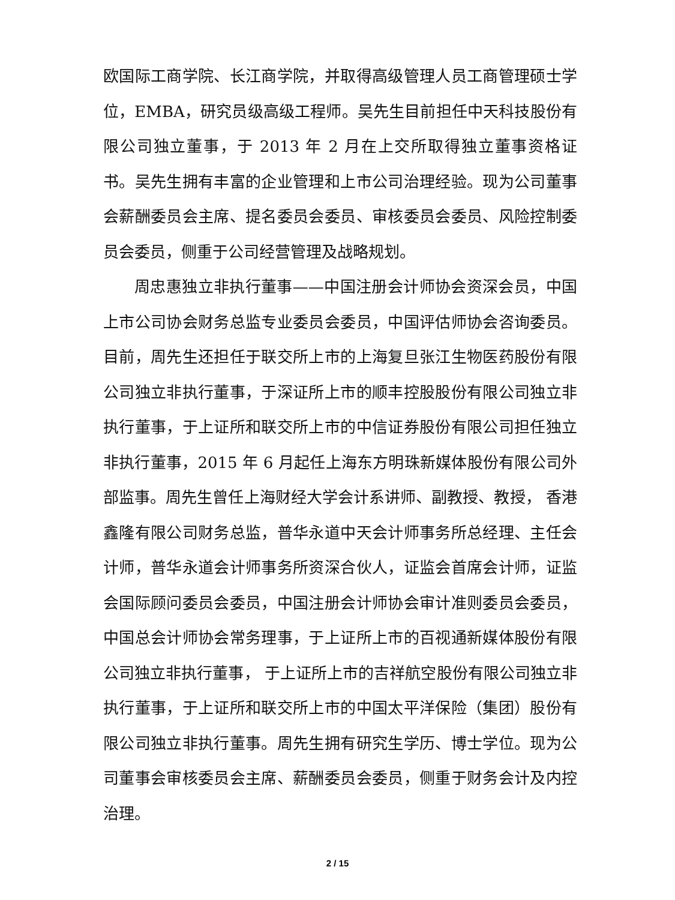欧国际工商学院、长江商学院，并取得高级管理人员工商管理硕士学位，EMBA，研究员级高级工程师。吴先生目前担任中天科技股份有限公司独立董事，于 2013 年 2 月在上交所取得独立董事资格证书。吴先生拥有丰富的企业管理和上市公司治理经验。现为公司董事会薪酬委员会主席、提名委员会委员、审核委员会委员、风险控制委员会委员，侧重于公司经营管理及战略规划。
周忠惠独立非执行董事——中国注册会计师协会资深会员，中国上市公司协会财务总监专业委员会委员，中国评估师协会咨询委员。目前，周先生还担任于联交所上市的上海复旦张江生物医药股份有限公司独立非执行董事，于深证所上市的顺丰控股股份有限公司独立非执行董事，于上证所和联交所上市的中信证券股份有限公司担任独立非执行董事，2015 年 6 月起任上海东方明珠新媒体股份有限公司外部监事。周先生曾任上海财经大学会计系讲师、副教授、教授， 香港鑫隆有限公司财务总监，普华永道中天会计师事务所总经理、主任会计师，普华永道会计师事务所资深合伙人，证监会首席会计师，证监会国际顾问委员会委员，中国注册会计师协会审计准则委员会委员，中国总会计师协会常务理事，于上证所上市的百视通新媒体股份有限公司独立非执行董事， 于上证所上市的吉祥航空股份有限公司独立非执行董事，于上证所和联交所上市的中国太平洋保险（集团）股份有限公司独立非执行董事。周先生拥有研究生学历、博士学位。现为公司董事会审核委员会主席、薪酬委员会委员，侧重于财务会计及内控治理。
2 / 15